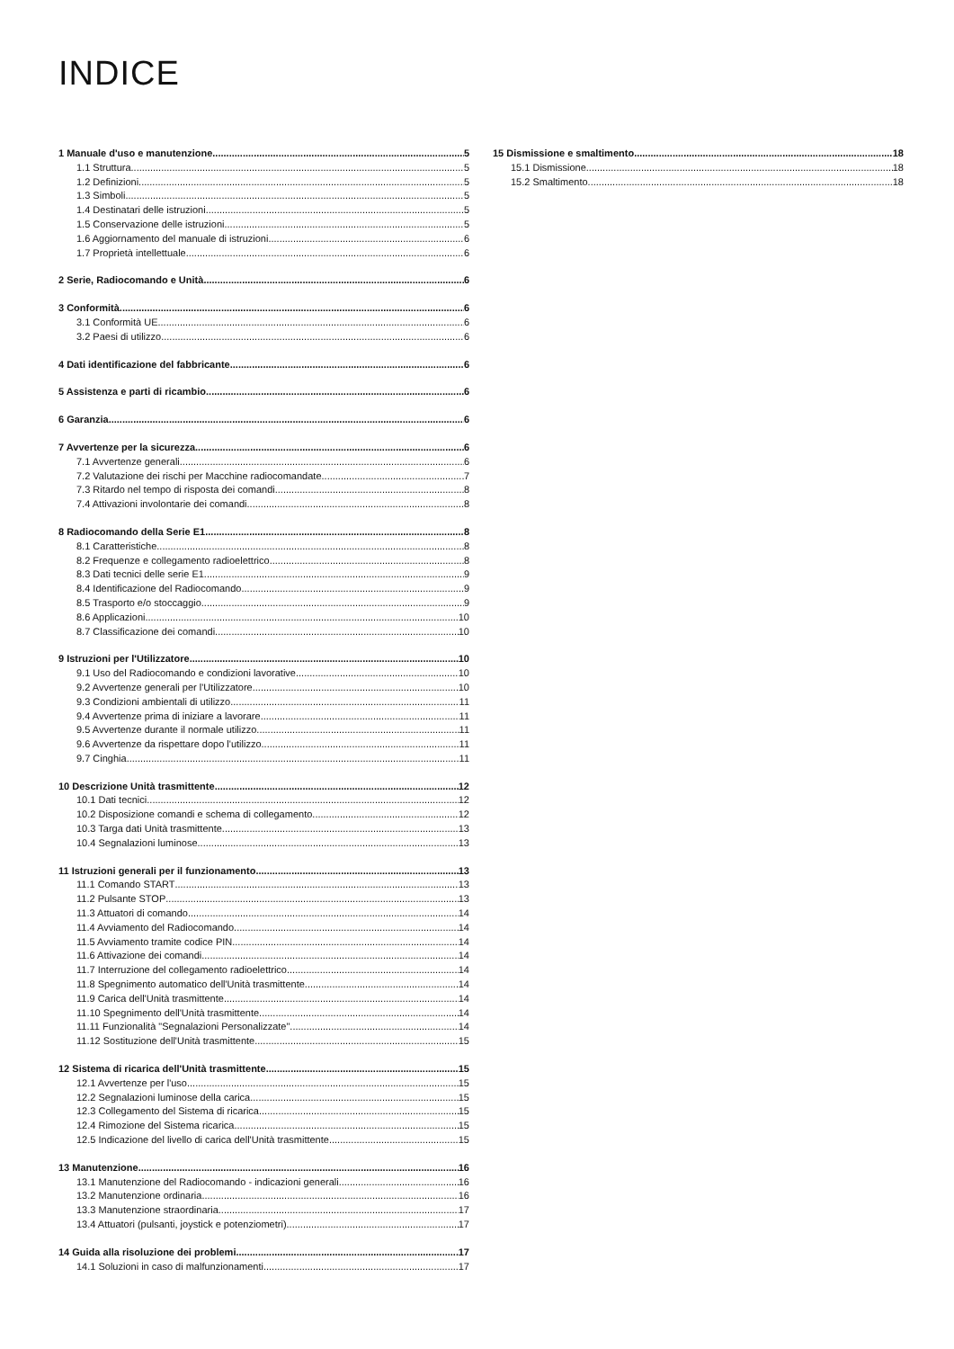INDICE
1 Manuale d'uso e manutenzione 5
1.1 Struttura 5
1.2 Definizioni 5
1.3 Simboli 5
1.4 Destinatari delle istruzioni 5
1.5 Conservazione delle istruzioni 5
1.6 Aggiornamento del manuale di istruzioni 6
1.7 Proprietà intellettuale 6
2 Serie, Radiocomando e Unità 6
3 Conformità 6
3.1 Conformità UE 6
3.2 Paesi di utilizzo 6
4 Dati identificazione del fabbricante 6
5 Assistenza e parti di ricambio 6
6 Garanzia 6
7 Avvertenze per la sicurezza 6
7.1 Avvertenze generali 6
7.2 Valutazione dei rischi per Macchine radiocomandate 7
7.3 Ritardo nel tempo di risposta dei comandi 8
7.4 Attivazioni involontarie dei comandi 8
8 Radiocomando della Serie E1 8
8.1 Caratteristiche 8
8.2 Frequenze e collegamento radioelettrico 8
8.3 Dati tecnici delle serie E1 9
8.4 Identificazione del Radiocomando 9
8.5 Trasporto e/o stoccaggio 9
8.6 Applicazioni 10
8.7 Classificazione dei comandi 10
9 Istruzioni per l'Utilizzatore 10
9.1 Uso del Radiocomando e condizioni lavorative 10
9.2 Avvertenze generali per l'Utilizzatore 10
9.3 Condizioni ambientali di utilizzo 11
9.4 Avvertenze prima di iniziare a lavorare 11
9.5 Avvertenze durante il normale utilizzo 11
9.6 Avvertenze da rispettare dopo l'utilizzo 11
9.7 Cinghia 11
10 Descrizione Unità trasmittente 12
10.1 Dati tecnici 12
10.2 Disposizione comandi e schema di collegamento 12
10.3 Targa dati Unità trasmittente 13
10.4 Segnalazioni luminose 13
11 Istruzioni generali per il funzionamento 13
11.1 Comando START 13
11.2 Pulsante STOP 13
11.3 Attuatori di comando 14
11.4 Avviamento del Radiocomando 14
11.5 Avviamento tramite codice PIN 14
11.6 Attivazione dei comandi 14
11.7 Interruzione del collegamento radioelettrico 14
11.8 Spegnimento automatico dell'Unità trasmittente 14
11.9 Carica dell'Unità trasmittente 14
11.10 Spegnimento dell'Unità trasmittente 14
11.11 Funzionalità "Segnalazioni Personalizzate" 14
11.12 Sostituzione dell'Unità trasmittente 15
12 Sistema di ricarica dell'Unità trasmittente 15
12.1 Avvertenze per l'uso 15
12.2 Segnalazioni luminose della carica 15
12.3 Collegamento del Sistema di ricarica 15
12.4 Rimozione del Sistema ricarica 15
12.5 Indicazione del livello di carica dell'Unità trasmittente 15
13 Manutenzione 16
13.1 Manutenzione del Radiocomando - indicazioni generali 16
13.2 Manutenzione ordinaria 16
13.3 Manutenzione straordinaria 17
13.4 Attuatori (pulsanti, joystick e potenziometri) 17
14 Guida alla risoluzione dei problemi 17
14.1 Soluzioni in caso di malfunzionamenti 17
15 Dismissione e smaltimento 18
15.1 Dismissione 18
15.2 Smaltimento 18